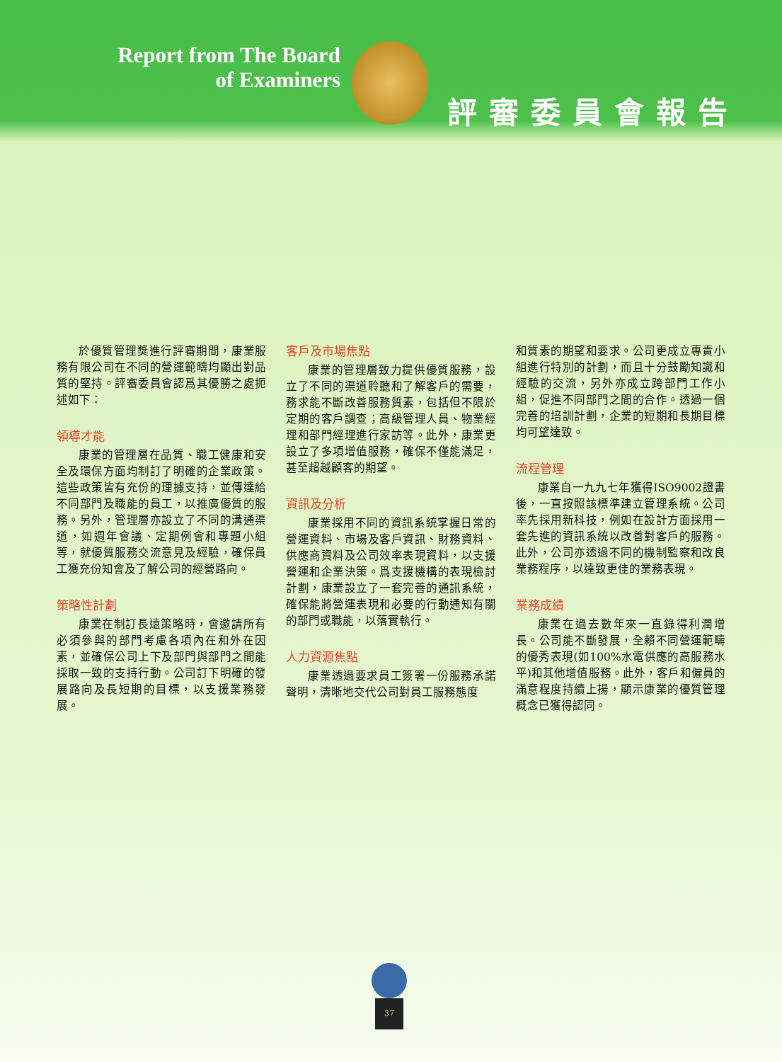Report from The Board
of Examiners
評審委員會報告
於優質管理獎進行評審期間，康業服務有限公司在不同的營運範疇均顯出對品質的堅持。評審委員會認爲其優勝之處扼述如下：
領導才能
康業的管理層在品質、職工健康和安全及環保方面均制訂了明確的企業政策。這些政策皆有充份的理據支持，並傳達給不同部門及職能的員工，以推廣優質的服務。另外，管理層亦設立了不同的溝通渠道，如週年會議、定期例會和專題小組等，就優質服務交流意見及經驗，確保員工獲充份知會及了解公司的經營路向。
策略性計劃
康業在制訂長遠策略時，會邀請所有必須參與的部門考慮各項內在和外在因素，並確保公司上下及部門與部門之間能採取一致的支持行動。公司訂下明確的發展路向及長短期的目標，以支援業務發展。
客戶及市場焦點
康業的管理層致力提供優質服務，設立了不同的渠道聆聽和了解客戶的需要，務求能不斷改善服務質素，包括但不限於定期的客戶調查；高級管理人員、物業經理和部門經理進行家訪等。此外，康業更設立了多項增值服務，確保不僅能滿足，甚至超越顧客的期望。
資訊及分析
康業採用不同的資訊系統掌握日常的營運資料、市場及客戶資訊、財務資料、供應商資料及公司效率表現資料，以支援營運和企業決策。爲支援機構的表現檢討計劃，康業設立了一套完善的通訊系統，確保能將營運表現和必要的行動通知有關的部門或職能，以落實執行。
人力資源焦點
康業透過要求員工簽署一份服務承諾聲明，清晰地交代公司對員工服務態度
和質素的期望和要求。公司更成立專責小組進行特別的計劃，而且十分鼓勵知識和經驗的交流，另外亦成立跨部門工作小組，促進不同部門之間的合作。透過一個完善的培訓計劃，企業的短期和長期目標均可望達致。
流程管理
康業自一九九七年獲得ISO9002證書後，一直按照該標準建立管理系統。公司率先採用新科技，例如在設計方面採用一套先進的資訊系統以改善對客戶的服務。此外，公司亦透過不同的機制監察和改良業務程序，以達致更佳的業務表現。
業務成績
康業在過去數年來一直錄得利潤增長。公司能不斷發展，全賴不同營運範疇的優秀表現(如100%水電供應的高服務水平)和其他增值服務。此外，客戶和僱員的滿意程度持續上揚，顯示康業的優質管理概念已獲得認同。
37